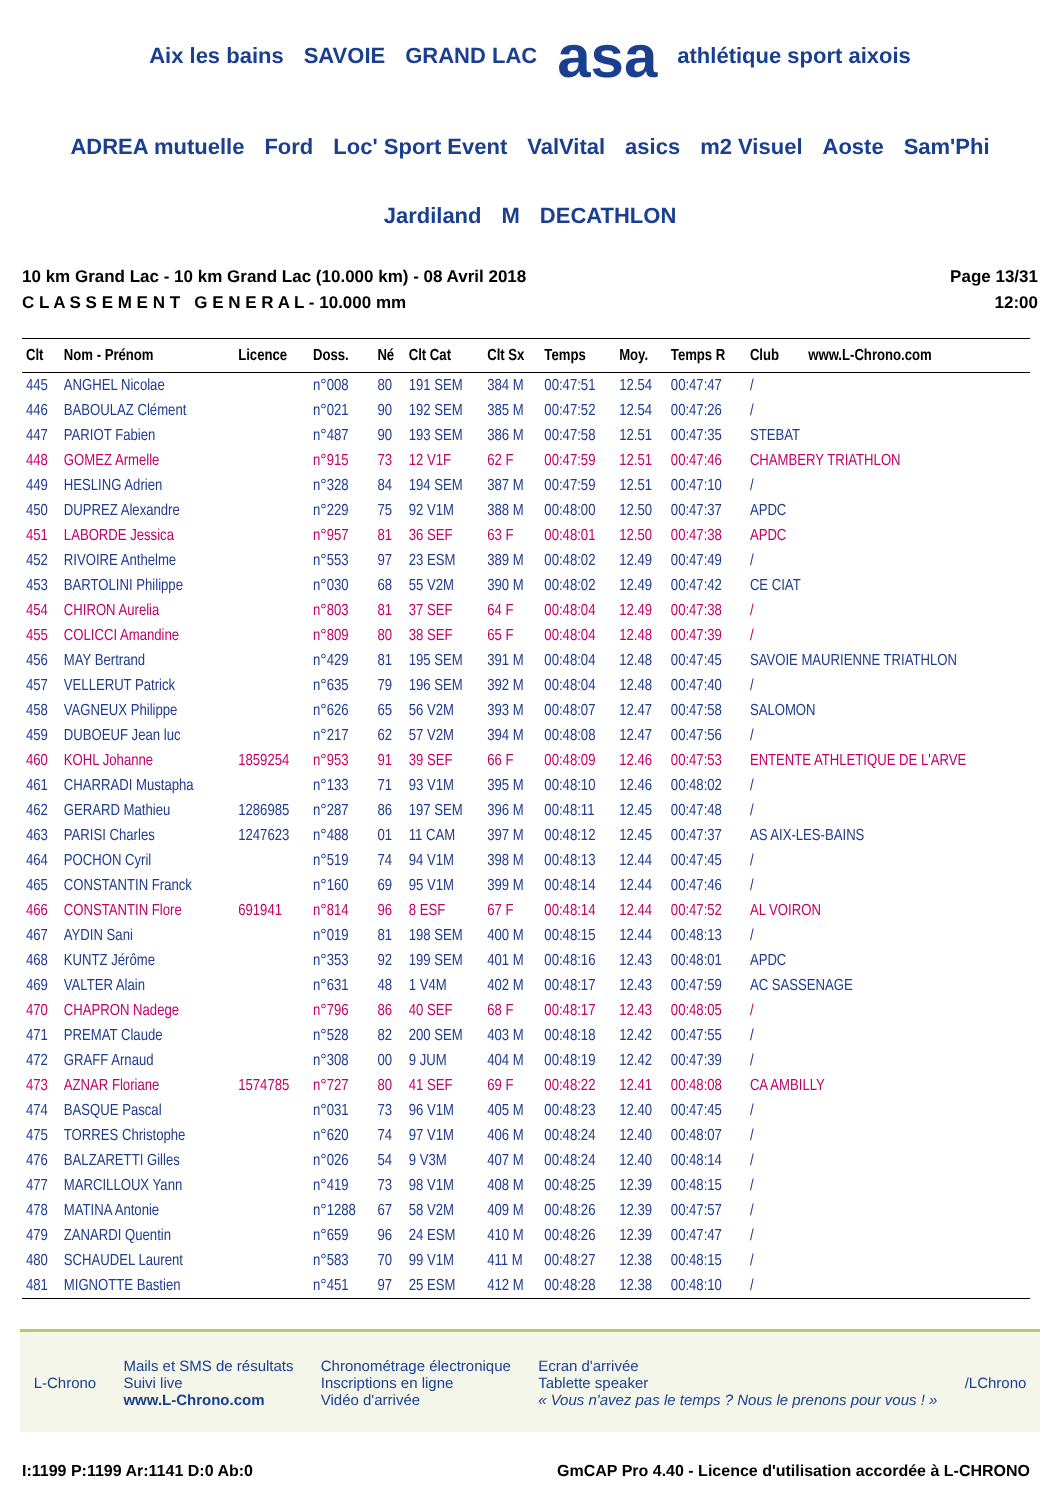Aix les bains SAVOIE GRAND LAC asa athlétique sport aixois ADREA mutuelle Ford Loc' Sport Event ValVital asics m2 Visuel Aoste Sam'Phi Jardiland M DECATHLON
10 km Grand Lac - 10 km Grand Lac (10.000 km) - 08 Avril 2018
C L A S S E M E N T G E N E R A L - 10.000 mm
Page 13/31
12:00
| Clt | Nom - Prénom | Licence | Doss. | Né | Clt Cat | Clt Sx | Temps | Moy. | Temps R | Club www.L-Chrono.com |
| --- | --- | --- | --- | --- | --- | --- | --- | --- | --- | --- |
| 445 | ANGHEL Nicolae | | n°008 | 80 | 191 SEM | 384 M | 00:47:51 | 12.54 | 00:47:47 | / |
| 446 | BABOULAZ Clément | | n°021 | 90 | 192 SEM | 385 M | 00:47:52 | 12.54 | 00:47:26 | / |
| 447 | PARIOT Fabien | | n°487 | 90 | 193 SEM | 386 M | 00:47:58 | 12.51 | 00:47:35 | STEBAT |
| 448 | GOMEZ Armelle | | n°915 | 73 | 12 V1F | 62 F | 00:47:59 | 12.51 | 00:47:46 | CHAMBERY TRIATHLON |
| 449 | HESLING Adrien | | n°328 | 84 | 194 SEM | 387 M | 00:47:59 | 12.51 | 00:47:10 | / |
| 450 | DUPREZ Alexandre | | n°229 | 75 | 92 V1M | 388 M | 00:48:00 | 12.50 | 00:47:37 | APDC |
| 451 | LABORDE Jessica | | n°957 | 81 | 36 SEF | 63 F | 00:48:01 | 12.50 | 00:47:38 | APDC |
| 452 | RIVOIRE Anthelme | | n°553 | 97 | 23 ESM | 389 M | 00:48:02 | 12.49 | 00:47:49 | / |
| 453 | BARTOLINI Philippe | | n°030 | 68 | 55 V2M | 390 M | 00:48:02 | 12.49 | 00:47:42 | CE CIAT |
| 454 | CHIRON Aurelia | | n°803 | 81 | 37 SEF | 64 F | 00:48:04 | 12.49 | 00:47:38 | / |
| 455 | COLICCI Amandine | | n°809 | 80 | 38 SEF | 65 F | 00:48:04 | 12.48 | 00:47:39 | / |
| 456 | MAY Bertrand | | n°429 | 81 | 195 SEM | 391 M | 00:48:04 | 12.48 | 00:47:45 | SAVOIE MAURIENNE TRIATHLON |
| 457 | VELLERUT Patrick | | n°635 | 79 | 196 SEM | 392 M | 00:48:04 | 12.48 | 00:47:40 | / |
| 458 | VAGNEUX Philippe | | n°626 | 65 | 56 V2M | 393 M | 00:48:07 | 12.47 | 00:47:58 | SALOMON |
| 459 | DUBOEUF Jean luc | | n°217 | 62 | 57 V2M | 394 M | 00:48:08 | 12.47 | 00:47:56 | / |
| 460 | KOHL Johanne | 1859254 | n°953 | 91 | 39 SEF | 66 F | 00:48:09 | 12.46 | 00:47:53 | ENTENTE ATHLETIQUE DE L'ARVE |
| 461 | CHARRADI Mustapha | | n°133 | 71 | 93 V1M | 395 M | 00:48:10 | 12.46 | 00:48:02 | / |
| 462 | GERARD Mathieu | 1286985 | n°287 | 86 | 197 SEM | 396 M | 00:48:11 | 12.45 | 00:47:48 | / |
| 463 | PARISI Charles | 1247623 | n°488 | 01 | 11 CAM | 397 M | 00:48:12 | 12.45 | 00:47:37 | AS AIX-LES-BAINS |
| 464 | POCHON Cyril | | n°519 | 74 | 94 V1M | 398 M | 00:48:13 | 12.44 | 00:47:45 | / |
| 465 | CONSTANTIN Franck | | n°160 | 69 | 95 V1M | 399 M | 00:48:14 | 12.44 | 00:47:46 | / |
| 466 | CONSTANTIN Flore | 691941 | n°814 | 96 | 8 ESF | 67 F | 00:48:14 | 12.44 | 00:47:52 | AL VOIRON |
| 467 | AYDIN Sani | | n°019 | 81 | 198 SEM | 400 M | 00:48:15 | 12.44 | 00:48:13 | / |
| 468 | KUNTZ Jérôme | | n°353 | 92 | 199 SEM | 401 M | 00:48:16 | 12.43 | 00:48:01 | APDC |
| 469 | VALTER Alain | | n°631 | 48 | 1 V4M | 402 M | 00:48:17 | 12.43 | 00:47:59 | AC SASSENAGE |
| 470 | CHAPRON Nadege | | n°796 | 86 | 40 SEF | 68 F | 00:48:17 | 12.43 | 00:48:05 | / |
| 471 | PREMAT Claude | | n°528 | 82 | 200 SEM | 403 M | 00:48:18 | 12.42 | 00:47:55 | / |
| 472 | GRAFF Arnaud | | n°308 | 00 | 9 JUM | 404 M | 00:48:19 | 12.42 | 00:47:39 | / |
| 473 | AZNAR Floriane | 1574785 | n°727 | 80 | 41 SEF | 69 F | 00:48:22 | 12.41 | 00:48:08 | CA AMBILLY |
| 474 | BASQUE Pascal | | n°031 | 73 | 96 V1M | 405 M | 00:48:23 | 12.40 | 00:47:45 | / |
| 475 | TORRES Christophe | | n°620 | 74 | 97 V1M | 406 M | 00:48:24 | 12.40 | 00:48:07 | / |
| 476 | BALZARETTI Gilles | | n°026 | 54 | 9 V3M | 407 M | 00:48:24 | 12.40 | 00:48:14 | / |
| 477 | MARCILLOUX Yann | | n°419 | 73 | 98 V1M | 408 M | 00:48:25 | 12.39 | 00:48:15 | / |
| 478 | MATINA Antonie | | n°1288 | 67 | 58 V2M | 409 M | 00:48:26 | 12.39 | 00:47:57 | / |
| 479 | ZANARDI Quentin | | n°659 | 96 | 24 ESM | 410 M | 00:48:26 | 12.39 | 00:47:47 | / |
| 480 | SCHAUDEL Laurent | | n°583 | 70 | 99 V1M | 411 M | 00:48:27 | 12.38 | 00:48:15 | / |
| 481 | MIGNOTTE Bastien | | n°451 | 97 | 25 ESM | 412 M | 00:48:28 | 12.38 | 00:48:10 | / |
L-Chrono
Mails et SMS de résultats
Suivi live
www.L-Chrono.com
Chronométrage électronique
Inscriptions en ligne
Vidéo d'arrivée
Ecran d'arrivée
Tablette speaker
« Vous n'avez pas le temps ? Nous le prenons pour vous ! »
/LChrono
I:1199 P:1199 Ar:1141 D:0 Ab:0 GmCAP Pro 4.40 - Licence d'utilisation accordée à L-CHRONO